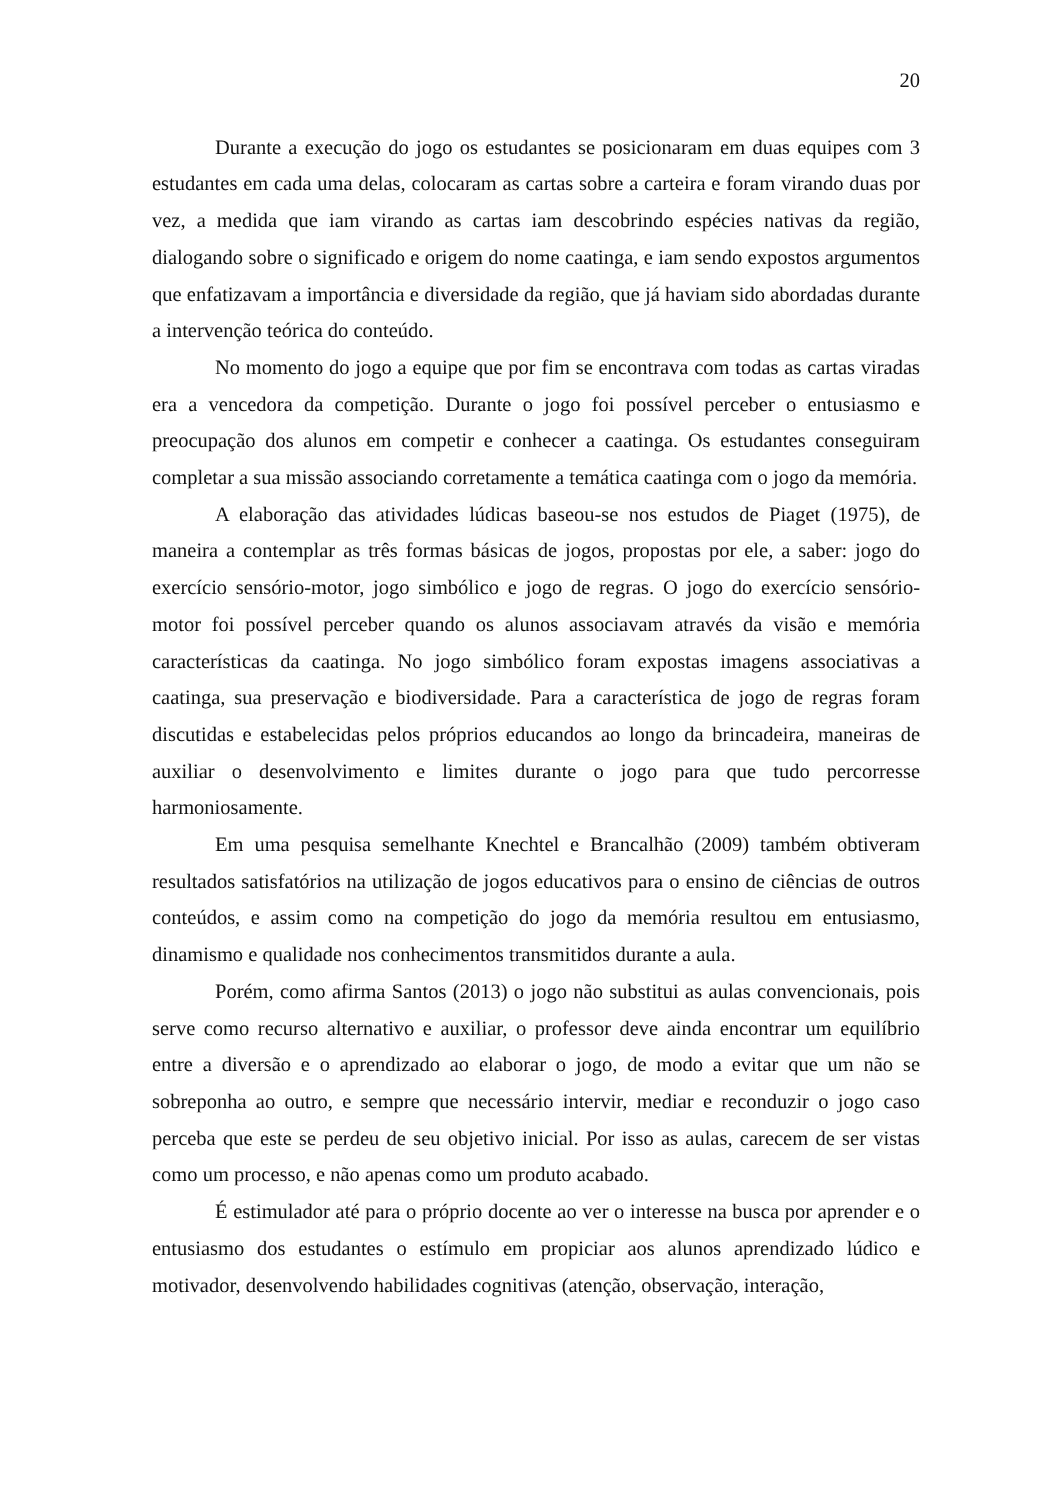20
Durante a execução do jogo os estudantes se posicionaram em duas equipes com 3 estudantes em cada uma delas, colocaram as cartas sobre a carteira e foram virando duas por vez, a medida que iam virando as cartas iam descobrindo espécies nativas da região, dialogando sobre o significado e origem do nome caatinga, e iam sendo expostos argumentos que enfatizavam a importância e diversidade da região, que já haviam sido abordadas durante a intervenção teórica do conteúdo.
No momento do jogo a equipe que por fim se encontrava com todas as cartas viradas era a vencedora da competição. Durante o jogo foi possível perceber o entusiasmo e preocupação dos alunos em competir e conhecer a caatinga. Os estudantes conseguiram completar a sua missão associando corretamente a temática caatinga com o jogo da memória.
A elaboração das atividades lúdicas baseou-se nos estudos de Piaget (1975), de maneira a contemplar as três formas básicas de jogos, propostas por ele, a saber: jogo do exercício sensório-motor, jogo simbólico e jogo de regras. O jogo do exercício sensório-motor foi possível perceber quando os alunos associavam através da visão e memória características da caatinga. No jogo simbólico foram expostas imagens associativas a caatinga, sua preservação e biodiversidade. Para a característica de jogo de regras foram discutidas e estabelecidas pelos próprios educandos ao longo da brincadeira, maneiras de auxiliar o desenvolvimento e limites durante o jogo para que tudo percorresse harmoniosamente.
Em uma pesquisa semelhante Knechtel e Brancalhão (2009) também obtiveram resultados satisfatórios na utilização de jogos educativos para o ensino de ciências de outros conteúdos, e assim como na competição do jogo da memória resultou em entusiasmo, dinamismo e qualidade nos conhecimentos transmitidos durante a aula.
Porém, como afirma Santos (2013) o jogo não substitui as aulas convencionais, pois serve como recurso alternativo e auxiliar, o professor deve ainda encontrar um equilíbrio entre a diversão e o aprendizado ao elaborar o jogo, de modo a evitar que um não se sobreponha ao outro, e sempre que necessário intervir, mediar e reconduzir o jogo caso perceba que este se perdeu de seu objetivo inicial. Por isso as aulas, carecem de ser vistas como um processo, e não apenas como um produto acabado.
É estimulador até para o próprio docente ao ver o interesse na busca por aprender e o entusiasmo dos estudantes o estímulo em propiciar aos alunos aprendizado lúdico e motivador, desenvolvendo habilidades cognitivas (atenção, observação, interação,